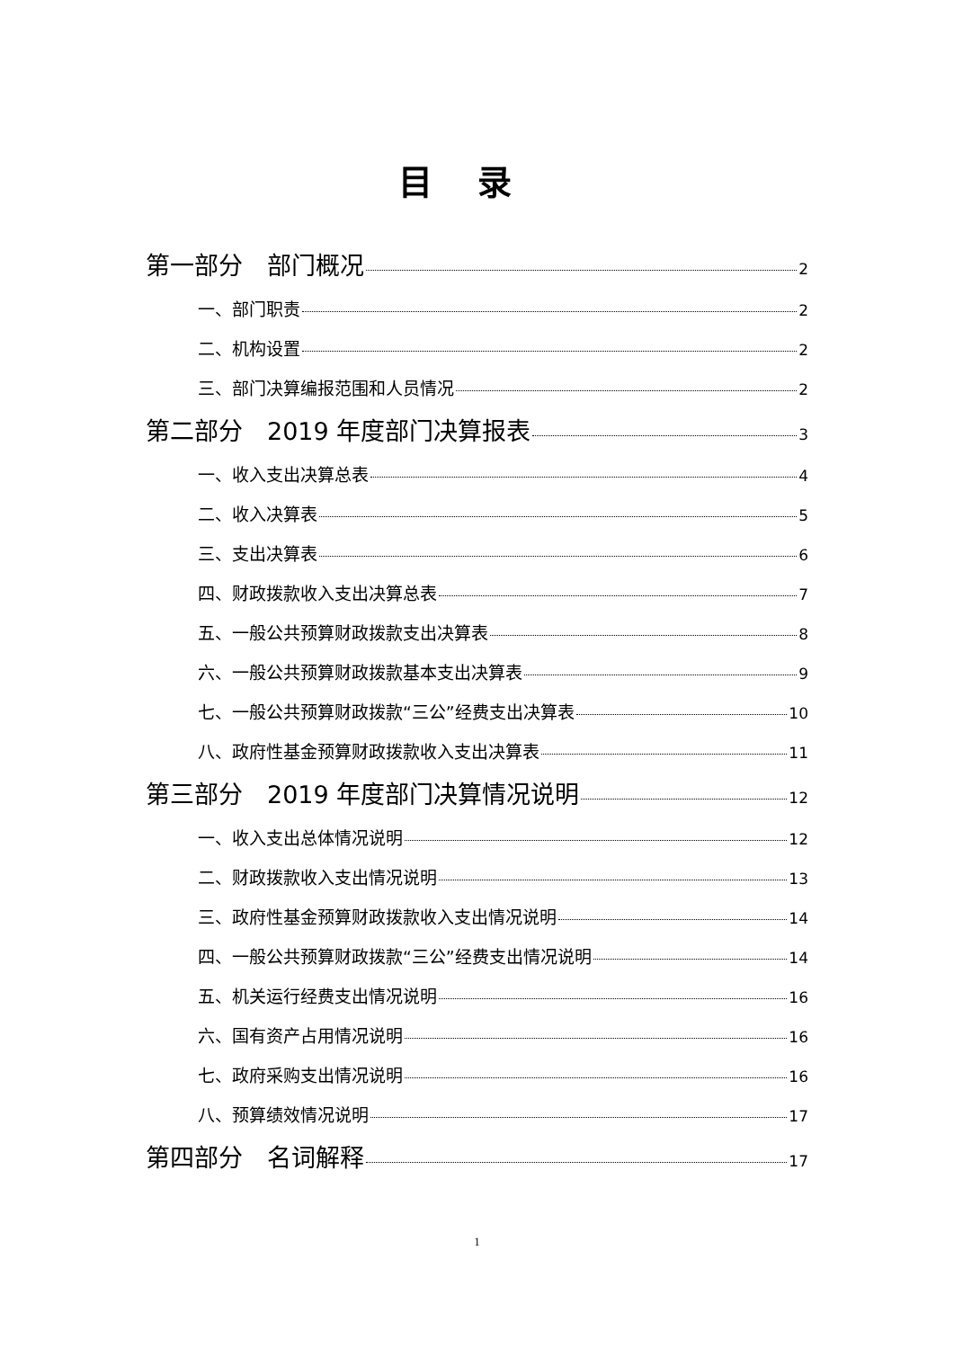目录
第一部分　部门概况 2
一、部门职责 2
二、机构设置 2
三、部门决算编报范围和人员情况 2
第二部分　2019 年度部门决算报表 3
一、收入支出决算总表 4
二、收入决算表 5
三、支出决算表 6
四、财政拨款收入支出决算总表 7
五、一般公共预算财政拨款支出决算表 8
六、一般公共预算财政拨款基本支出决算表 9
七、一般公共预算财政拨款“三公”经费支出决算表 10
八、政府性基金预算财政拨款收入支出决算表 11
第三部分　2019 年度部门决算情况说明 12
一、收入支出总体情况说明 12
二、财政拨款收入支出情况说明 13
三、政府性基金预算财政拨款收入支出情况说明 14
四、一般公共预算财政拨款“三公”经费支出情况说明 14
五、机关运行经费支出情况说明 16
六、国有资产占用情况说明 16
七、政府采购支出情况说明 16
八、预算绩效情况说明 17
第四部分　名词解释 17
1